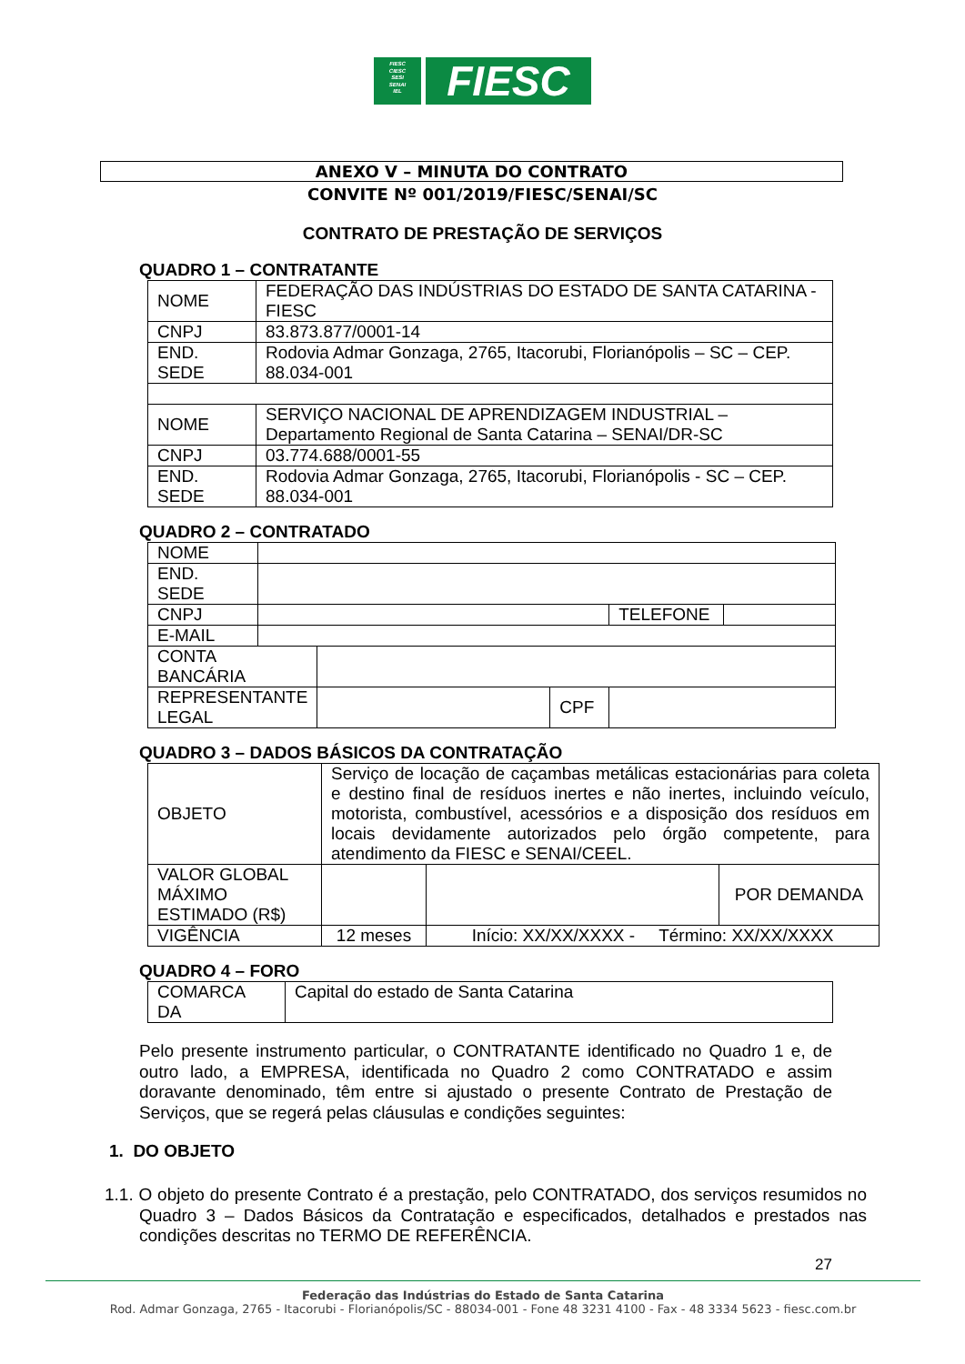FIESC
CIESC
SESI
SENAI
IEL
FIESC
ANEXO V – MINUTA DO CONTRATO
CONVITE Nº 001/2019/FIESC/SENAI/SC
CONTRATO DE PRESTAÇÃO DE SERVIÇOS
QUADRO 1 – CONTRATANTE
| NOME | FEDERAÇÃO DAS INDÚSTRIAS DO ESTADO DE SANTA CATARINA - FIESC |
| CNPJ | 83.873.877/0001-14 |
| END. SEDE | Rodovia Admar Gonzaga, 2765, Itacorubi, Florianópolis – SC – CEP. 88.034-001 |
| NOME | SERVIÇO NACIONAL DE APRENDIZAGEM INDUSTRIAL – Departamento Regional de Santa Catarina – SENAI/DR-SC |
| CNPJ | 03.774.688/0001-55 |
| END. SEDE | Rodovia Admar Gonzaga, 2765, Itacorubi, Florianópolis - SC – CEP. 88.034-001 |
QUADRO 2 – CONTRATADO
| NOME | | | | | |
| END. SEDE | | | | | |
| CNPJ | | | | TELEFONE | |
| E-MAIL | | | | | |
| CONTA BANCÁRIA | | | | | |
| REPRESENTANTE LEGAL | | | CPF | | |
QUADRO 3 – DADOS BÁSICOS DA CONTRATAÇÃO
| OBJETO | Serviço de locação de caçambas metálicas estacionárias para coleta e destino final de resíduos inertes e não inertes, incluindo veículo, motorista, combustível, acessórios e a disposição dos resíduos em locais devidamente autorizados pelo órgão competente, para atendimento da FIESC e SENAI/CEEL. | | |
| VALOR GLOBAL MÁXIMO ESTIMADO (R$) | | | POR DEMANDA |
| VIGÊNCIA | 12 meses | Início: XX/XX/XXXX - Término: XX/XX/XXXX | |
QUADRO 4 – FORO
| COMARCA DA | Capital do estado de Santa Catarina |
Pelo presente instrumento particular, o CONTRATANTE identificado no Quadro 1 e, de outro lado, a EMPRESA, identificada no Quadro 2 como CONTRATADO e assim doravante denominado, têm entre si ajustado o presente Contrato de Prestação de Serviços, que se regerá pelas cláusulas e condições seguintes:
1. DO OBJETO
1.1. O objeto do presente Contrato é a prestação, pelo CONTRATADO, dos serviços resumidos no Quadro 3 – Dados Básicos da Contratação e especificados, detalhados e prestados nas condições descritas no TERMO DE REFERÊNCIA.
27
Federação das Indústrias do Estado de Santa Catarina
Rod. Admar Gonzaga, 2765 - Itacorubi - Florianópolis/SC - 88034-001 - Fone 48 3231 4100 - Fax - 48 3334 5623 - fiesc.com.br